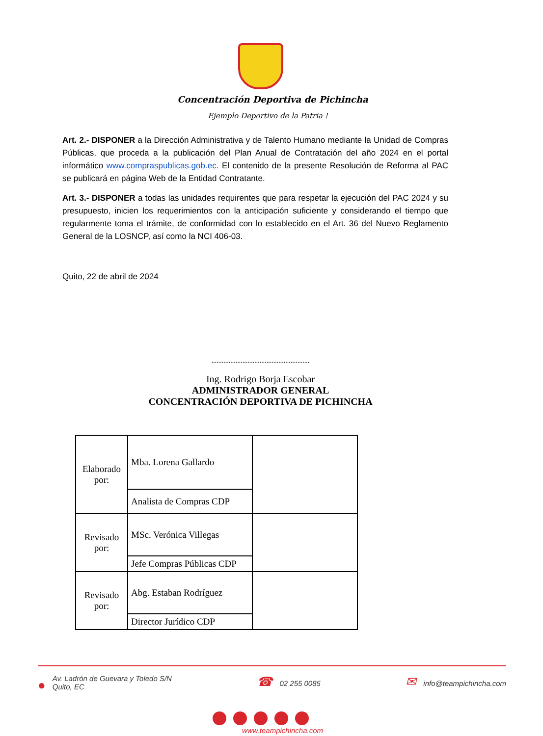Concentración Deportiva de Pichincha
Ejemplo Deportivo de la Patria !
Art. 2.- DISPONER a la Dirección Administrativa y de Talento Humano mediante la Unidad de Compras Públicas, que proceda a la publicación del Plan Anual de Contratación del año 2024 en el portal informático www.compraspublicas.gob.ec. El contenido de la presente Resolución de Reforma al PAC se publicará en página Web de la Entidad Contratante.
Art. 3.- DISPONER a todas las unidades requirentes que para respetar la ejecución del PAC 2024 y su presupuesto, inicien los requerimientos con la anticipación suficiente y considerando el tiempo que regularmente toma el trámite, de conformidad con lo establecido en el Art. 36 del Nuevo Reglamento General de la LOSNCP, así como la NCI 406-03.
Quito, 22 de abril de 2024
.........................................................
Ing. Rodrigo Borja Escobar
ADMINISTRADOR GENERAL
CONCENTRACIÓN DEPORTIVA DE PICHINCHA
| Elaborado por: | Mba. Lorena Gallardo | |
| | Analista de Compras CDP | |
| Revisado por: | MSc. Verónica Villegas | |
| | Jefe Compras Públicas CDP | |
| Revisado por: | Abg. Estaban Rodríguez | |
| | Director Jurídico CDP | |
● Av. Ladrón de Guevara y Toledo S/N
Quito, EC
☎ 02 255 0085
✉ info@teampichincha.com
www.teampichincha.com